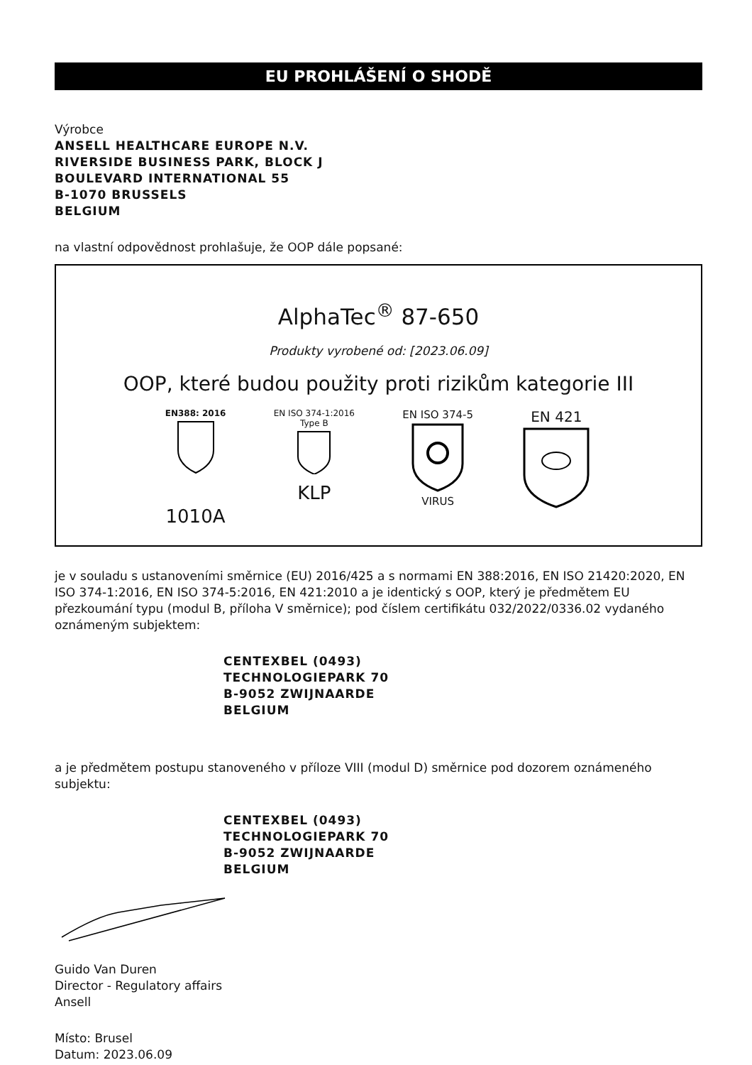EU PROHLÁŠENÍ O SHODĚ
Výrobce
ANSELL HEALTHCARE EUROPE N.V.
RIVERSIDE BUSINESS PARK, BLOCK J
BOULEVARD INTERNATIONAL 55
B-1070 BRUSSELS
BELGIUM
na vlastní odpovědnost prohlašuje, že OOP dále popsané:
AlphaTec<sup>®</sup> 87-650
Produkty vyrobené od: [2023.06.09]
OOP, které budou použity proti rizikům kategorie III
EN388: 2016
1010A
EN ISO 374-1:2016
Type B
KLP
EN ISO 374-5
VIRUS
EN 421
je v souladu s ustanoveními směrnice (EU) 2016/425 a s normami EN 388:2016, EN ISO 21420:2020, EN ISO 374-1:2016, EN ISO 374-5:2016, EN 421:2010 a je identický s OOP, který je předmětem EU přezkoumání typu (modul B, příloha V směrnice); pod číslem certifikátu 032/2022/0336.02 vydaného oznámeným subjektem:
CENTEXBEL (0493)
TECHNOLOGIEPARK 70
B-9052 ZWIJNAARDE
BELGIUM
a je předmětem postupu stanoveného v příloze VIII (modul D) směrnice pod dozorem oznámeného subjektu:
CENTEXBEL (0493)
TECHNOLOGIEPARK 70
B-9052 ZWIJNAARDE
BELGIUM
Guido Van Duren
Director - Regulatory affairs
Ansell
Místo: Brusel
Datum: 2023.06.09